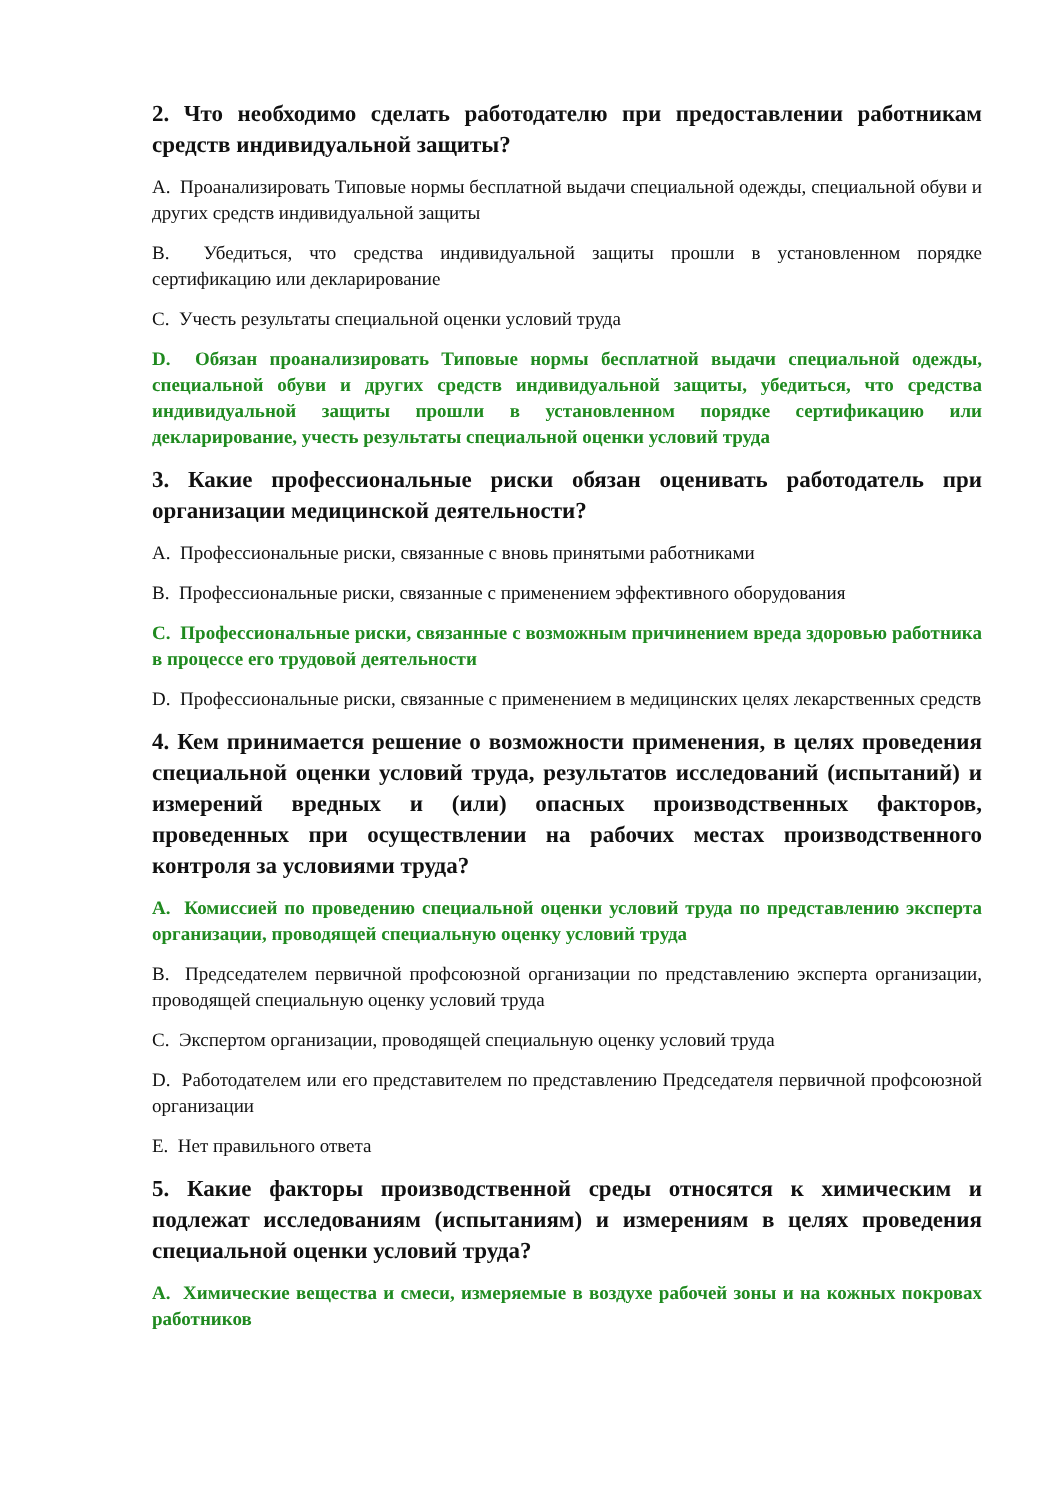2. Что необходимо сделать работодателю при предоставлении работникам средств индивидуальной защиты?
A. Проанализировать Типовые нормы бесплатной выдачи специальной одежды, специальной обуви и других средств индивидуальной защиты
B. Убедиться, что средства индивидуальной защиты прошли в установленном порядке сертификацию или декларирование
C. Учесть результаты специальной оценки условий труда
D. Обязан проанализировать Типовые нормы бесплатной выдачи специальной одежды, специальной обуви и других средств индивидуальной защиты, убедиться, что средства индивидуальной защиты прошли в установленном порядке сертификацию или декларирование, учесть результаты специальной оценки условий труда
3. Какие профессиональные риски обязан оценивать работодатель при организации медицинской деятельности?
A. Профессиональные риски, связанные с вновь принятыми работниками
B. Профессиональные риски, связанные с применением эффективного оборудования
C. Профессиональные риски, связанные с возможным причинением вреда здоровью работника в процессе его трудовой деятельности
D. Профессиональные риски, связанные с применением в медицинских целях лекарственных средств
4. Кем принимается решение о возможности применения, в целях проведения специальной оценки условий труда, результатов исследований (испытаний) и измерений вредных и (или) опасных производственных факторов, проведенных при осуществлении на рабочих местах производственного контроля за условиями труда?
A. Комиссией по проведению специальной оценки условий труда по представлению эксперта организации, проводящей специальную оценку условий труда
B. Председателем первичной профсоюзной организации по представлению эксперта организации, проводящей специальную оценку условий труда
C. Экспертом организации, проводящей специальную оценку условий труда
D. Работодателем или его представителем по представлению Председателя первичной профсоюзной организации
E. Нет правильного ответа
5. Какие факторы производственной среды относятся к химическим и подлежат исследованиям (испытаниям) и измерениям в целях проведения специальной оценки условий труда?
A. Химические вещества и смеси, измеряемые в воздухе рабочей зоны и на кожных покровах работников